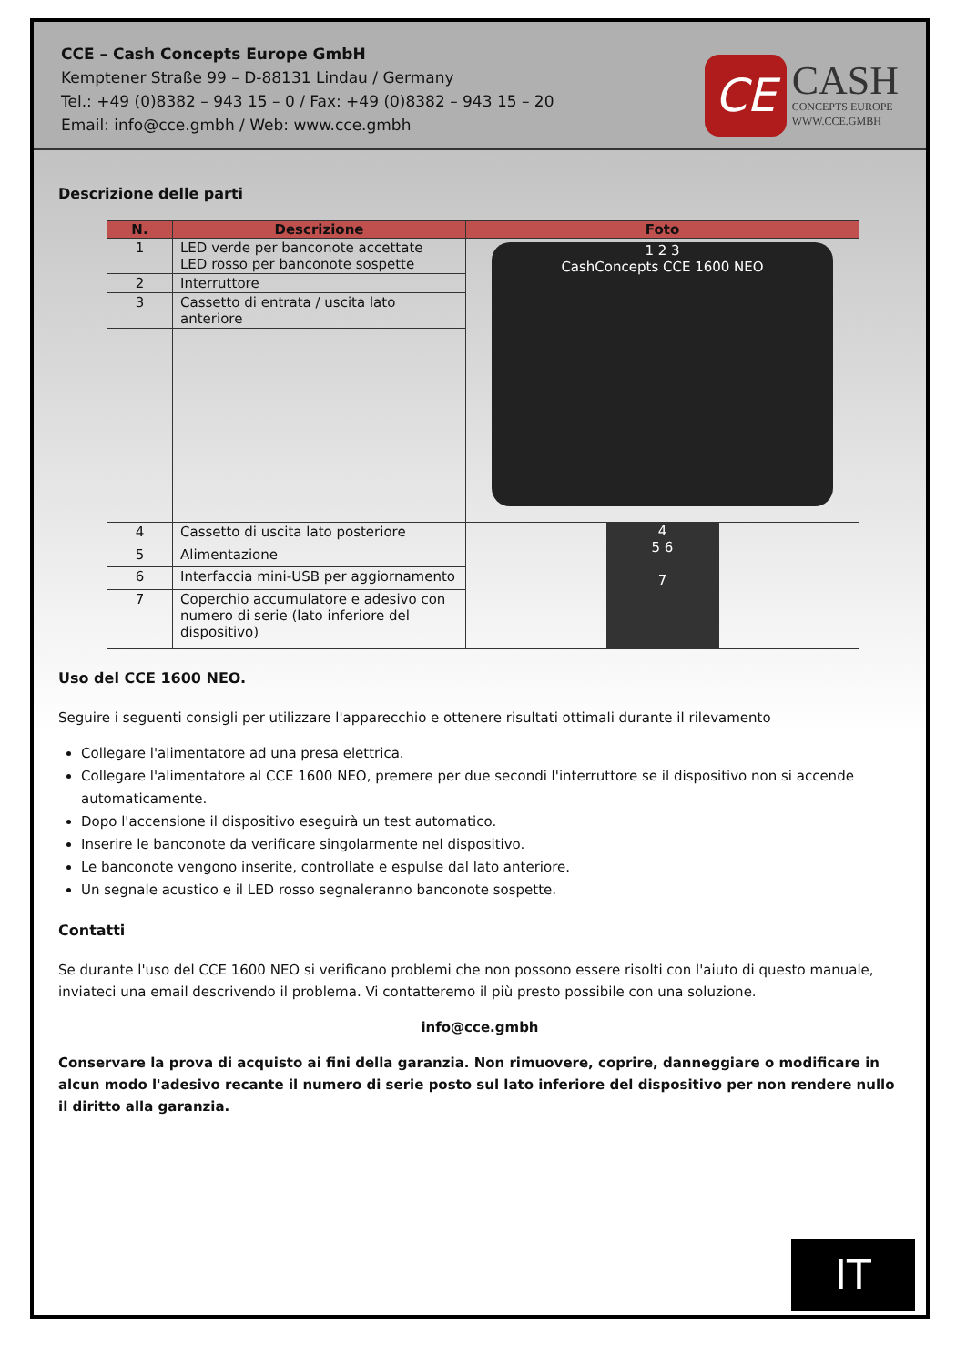CCE – Cash Concepts Europe GmbH
Kemptener Straße 99 – D-88131 Lindau / Germany
Tel.: +49 (0)8382 – 943 15 – 0 / Fax: +49 (0)8382 – 943 15 – 20
Email: info@cce.gmbh / Web: www.cce.gmbh
CE
CASH
CONCEPTS EUROPE
WWW.CCE.GMBH
Descrizione delle parti
| N. | Descrizione | Foto |
| --- | --- | --- |
| 1 | LED verde per banconote accettate LED rosso per banconote sospette | 1 2 3 CashConcepts CCE 1600 NEO |
| 2 | Interruttore | |
| 3 | Cassetto di entrata / uscita lato anteriore | |
| 4 | Cassetto di uscita lato posteriore | 4 5 6 7 |
| 5 | Alimentazione | |
| 6 | Interfaccia mini-USB per aggiornamento | |
| 7 | Coperchio accumulatore e adesivo con numero di serie (lato inferiore del dispositivo) | |
Uso del CCE 1600 NEO.
Seguire i seguenti consigli per utilizzare l'apparecchio e ottenere risultati ottimali durante il rilevamento
Collegare l'alimentatore ad una presa elettrica.
Collegare l'alimentatore al CCE 1600 NEO, premere per due secondi l'interruttore se il dispositivo non si accende automaticamente.
Dopo l'accensione il dispositivo eseguirà un test automatico.
Inserire le banconote da verificare singolarmente nel dispositivo.
Le banconote vengono inserite, controllate e espulse dal lato anteriore.
Un segnale acustico e il LED rosso segnaleranno banconote sospette.
Contatti
Se durante l'uso del CCE 1600 NEO si verificano problemi che non possono essere risolti con l'aiuto di questo manuale, inviateci una email descrivendo il problema. Vi contatteremo il più presto possibile con una soluzione.
info@cce.gmbh
Conservare la prova di acquisto ai fini della garanzia. Non rimuovere, coprire, danneggiare o modificare in alcun modo l'adesivo recante il numero di serie posto sul lato inferiore del dispositivo per non rendere nullo il diritto alla garanzia.
IT